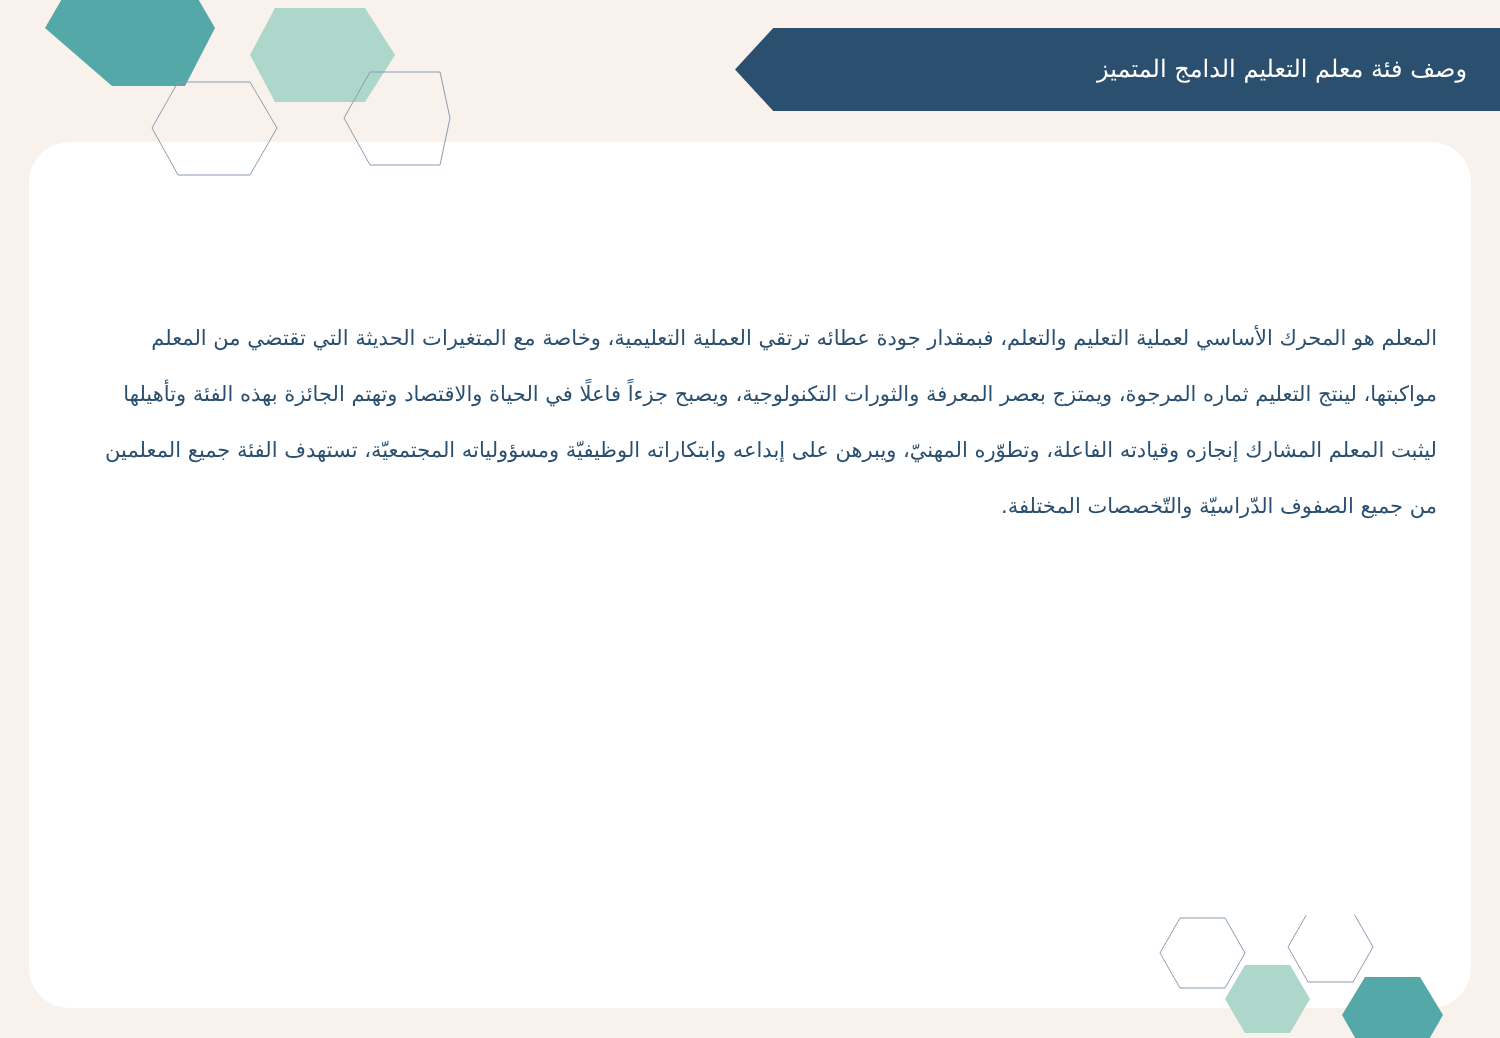وصف فئة معلم التعليم الدامج المتميز
المعلم هو المحرك الأساسي لعملية التعليم والتعلم، فبمقدار جودة عطائه ترتقي العملية التعليمية، وخاصة مع المتغيرات الحديثة التي تقتضي من المعلم مواكبتها، لينتج التعليم ثماره المرجوة، ويمتزج بعصر المعرفة والثورات التكنولوجية، ويصبح جزءاً فاعلًا في الحياة والاقتصاد وتهتم الجائزة بهذه الفئة وتأهيلها ليثبت المعلم المشارك إنجازه وقيادته الفاعلة، وتطوّره المهنيّ، ويبرهن على إبداعه وابتكاراته الوظيفيّة ومسؤولياته المجتمعيّة، تستهدف الفئة جميع المعلمين من جميع الصفوف الدّراسيّة والتّخصصات المختلفة.